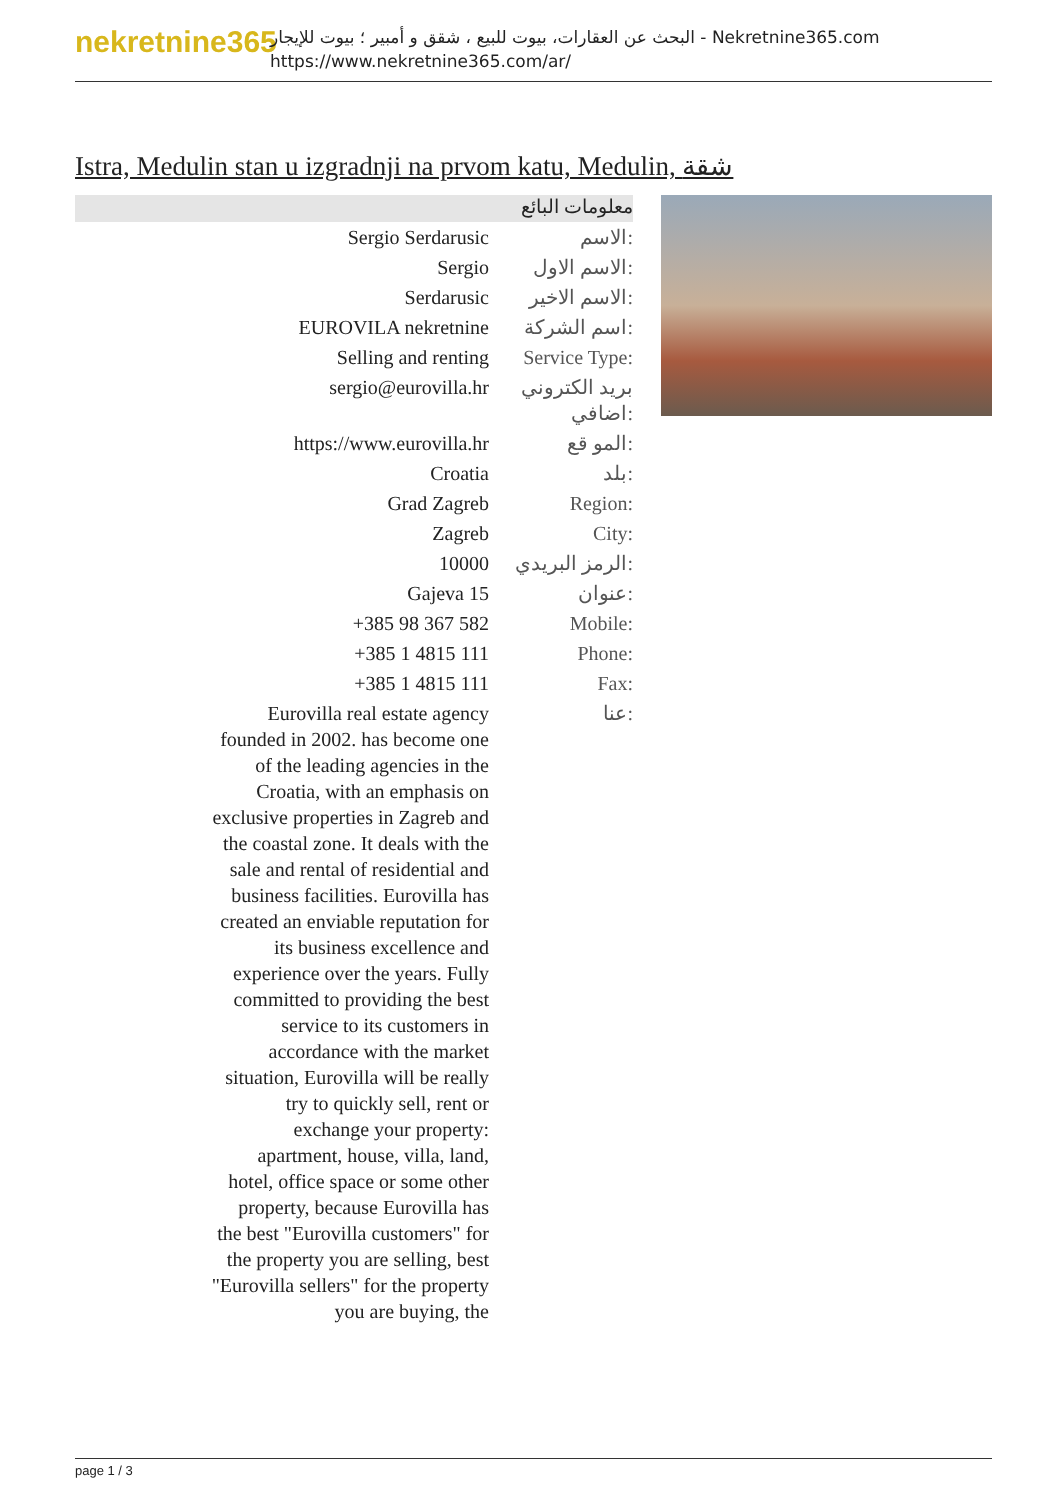nekretnine365
البحث عن العقارات، بيوت للبيع ، شقق و أمبير ؛ بيوت للإيجار - Nekretnine365.com
https://www.nekretnine365.com/ar/
Istra, Medulin stan u izgradnji na prvom katu, Medulin, شقة
معلومات البائع
| Sergio Serdarusic | الاسم: |
| Sergio | الاسم الاول: |
| Serdarusic | الاسم الاخير: |
| EUROVILA nekretnine | اسم الشركة: |
| Selling and renting | Service Type: |
| sergio@eurovilla.hr | بريد الكتروني اضافي: |
| https://www.eurovilla.hr | المو قع: |
| Croatia | بلد: |
| Grad Zagreb | Region: |
| Zagreb | City: |
| 10000 | الرمز البريدي: |
| Gajeva 15 | عنوان: |
| +385 98 367 582 | Mobile: |
| +385 1 4815 111 | Phone: |
| +385 1 4815 111 | Fax: |
| Eurovilla real estate agency founded in 2002. has become one of the leading agencies in the Croatia, with an emphasis on exclusive properties in Zagreb and the coastal zone. It deals with the sale and rental of residential and business facilities. Eurovilla has created an enviable reputation for its business excellence and experience over the years. Fully committed to providing the best service to its customers in accordance with the market situation, Eurovilla will be really try to quickly sell, rent or exchange your property: apartment, house, villa, land, hotel, office space or some other property, because Eurovilla has the best "Eurovilla customers" for the property you are selling, best "Eurovilla sellers" for the property you are buying, the | عنا: |
page 1 / 3